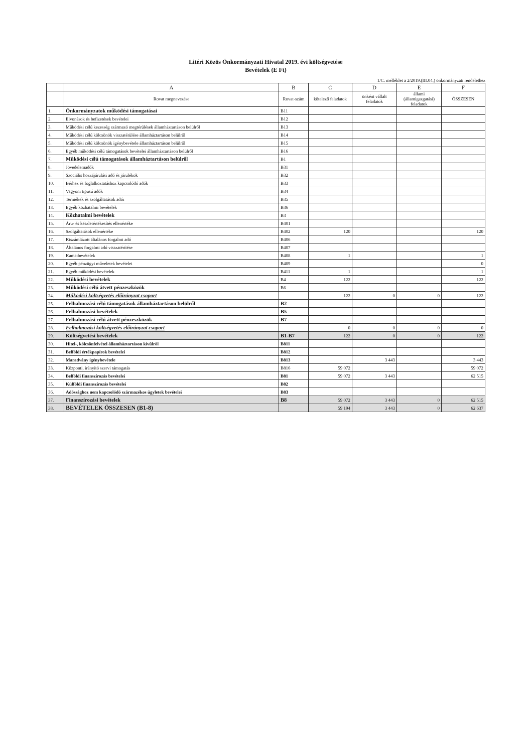Litéri Közös Önkormányzati Hivatal 2019. évi költségvetése
Bevételek (E Ft)
1/C. melléklet a 2/2019.(III.04.) önkormányzati rendelethez
| | A | B | C | D | E | F |
| --- | --- | --- | --- | --- | --- | --- |
| | Rovat megnevezése | Rovat-szám | kötelező feladatok | önként vállalt feladatok | állami (államigazgatási) feladatok | ÖSSZESEN |
| 1. | Önkormányzatok működési támogatásai | B11 | | | | |
| 2. | Elvonások és befizetések bevételei | B12 | | | | |
| 3. | Működési célú kezesség származó megtérülések államháztartáson belülről | B13 | | | | |
| 4. | Működési célú kölcsönök visszatérülése államháztartáson belülről | B14 | | | | |
| 5. | Működési célú kölcsönök igénybevétele államháztartáson belülről | B15 | | | | |
| 6. | Egyéb működési célú támogatások bevételei államháztartáson belülről | B16 | | | | |
| 7. | Működési célú támogatások államháztartáson belülről | B1 | | | | |
| 8. | Jövedelemadók | B31 | | | | |
| 9. | Szociális hozzájárulási adó és járulékok | B32 | | | | |
| 10. | Bérhez és foglalkoztatáshoz kapcsolódó adók | B33 | | | | |
| 11. | Vagyoni tipusú adók | B34 | | | | |
| 12. | Termékek és szolgáltatások adói | B35 | | | | |
| 13. | Egyéb közhatalmi bevételek | B36 | | | | |
| 14. | Közhatalmi bevételek | B3 | | | | |
| 15. | Áru- és készletértékesítés ellenértéke | B401 | | | | |
| 16. | Szolgáltatások ellenértéke | B402 | 120 | | | 120 |
| 17. | Kiszámlázott általános forgalmi adó | B406 | | | | |
| 18. | Általános forgalmi adó visszatérítése | B407 | | | | |
| 19. | Kamatbevételek | B408 | 1 | | | 1 |
| 20. | Egyéb pénzügyi műveletek bevételei | B409 | | | | 0 |
| 21. | Egyéb működési bevételek | B411 | 1 | | | 1 |
| 22. | Működési bevételek | B4 | 122 | | | 122 |
| 23. | Működési célú átvett pénzeszközök | B6 | | | | |
| 24. | Működési költségvetés előirányzat csoport | | 122 | 0 | 0 | 122 |
| 25. | Felhalmozási célú támogatások államháztartáson belülről | B2 | | | | |
| 26. | Felhalmozási bevételek | B5 | | | | |
| 27. | Felhalmozási célú átvett pénzeszközök | B7 | | | | |
| 28. | Felhalmozási költségvetés előirányzat csoport | | 0 | 0 | 0 | 0 |
| 29. | Költségvetési bevételek | B1-B7 | 122 | 0 | 0 | 122 |
| 30. | Hitel-, kölcsönfelvétel államháztartáson kívülről | B811 | | | | |
| 31. | Belföldi értékpapírok bevételei | B812 | | | | |
| 32. | Maradvány igénybevétele | B813 | | 3 443 | | 3 443 |
| 33. | Központi, irányító szervi támogatás | B816 | 59 072 | | | 59 072 |
| 34. | Belföldi finanszírozás bevételei | B81 | 59 072 | 3 443 | | 62 515 |
| 35. | Külföldi finanszírozás bevételei | B82 | | | | |
| 36. | Adóssághoz nem kapcsolódó származékos ügyletek bevételei | B83 | | | | |
| 37. | Finanszírozási bevételek | B8 | 59 072 | 3 443 | 0 | 62 515 |
| 38. | BEVÉTELEK ÖSSZESEN (B1-8) | | 59 194 | 3 443 | 0 | 62 637 |